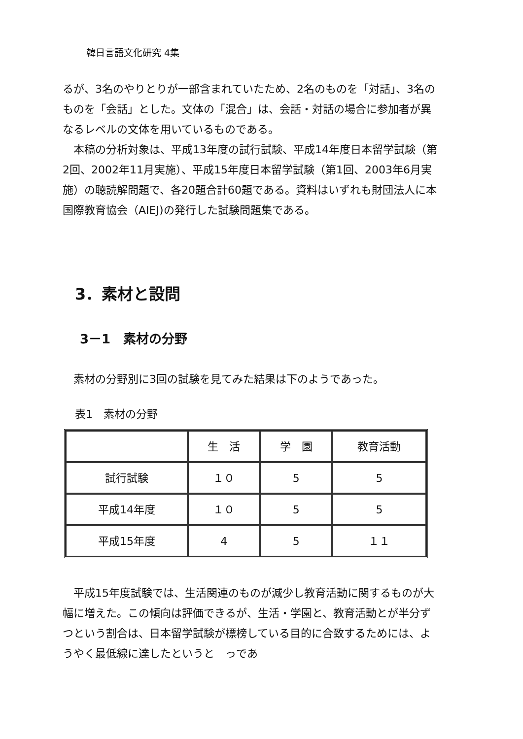韓日言語文化研究 4集
るが、3名のやりとりが一部含まれていたため、2名のものを「対話」、3名のものを「会話」とした。文体の「混合」は、会話・対話の場合に参加者が異なるレベルの文体を用いているものである。
本稿の分析対象は、平成13年度の試行試験、平成14年度日本留学試験（第2回、2002年11月実施）、平成15年度日本留学試験（第1回、2003年6月実施）の聴読解問題で、各20題合計60題である。資料はいずれも財団法人に本国際教育協会（AIEJ)の発行した試験問題集である。
3．素材と設問
3－1　素材の分野
素材の分野別に3回の試験を見てみた結果は下のようであった。
表1　素材の分野
| | 生 活 | 学 園 | 教育活動 |
| --- | --- | --- | --- |
| 試行試験 | １０ | 5 | 5 |
| 平成14年度 | １０ | 5 | 5 |
| 平成15年度 | 4 | 5 | １１ |
平成15年度試験では、生活関連のものが減少し教育活動に関するものが大幅に増えた。この傾向は評価できるが、生活・学園と、教育活動とが半分ずつという割合は、日本留学試験が標榜している目的に合致するためには、ようやく最低線に達したというと　っであ